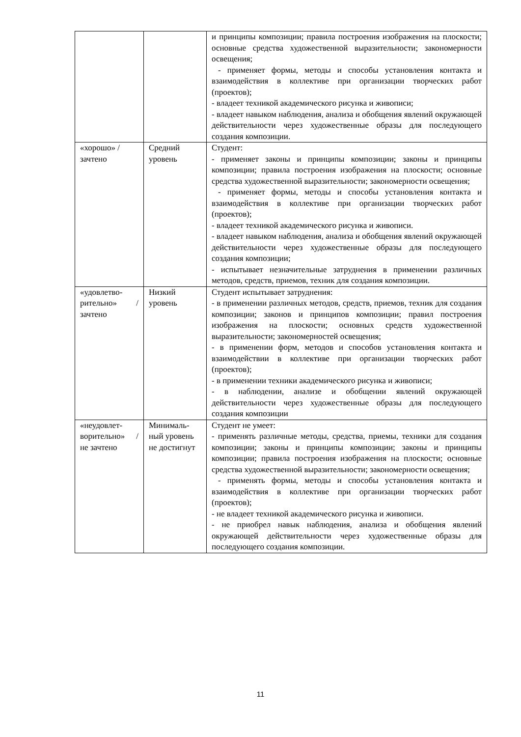| | | и принципы композиции; правила построения изображения на плоскости; основные средства художественной выразительности; закономерности освещения; - применяет формы, методы и способы установления контакта и взаимодействия в коллективе при организации творческих работ (проектов); - владеет техникой академического рисунка и живописи; - владеет навыком наблюдения, анализа и обобщения явлений окружающей действительности через художественные образы для последующего создания композиции. |
| «хорошо» / зачтено | Средний уровень | Студент: - применяет законы и принципы композиции; законы и принципы композиции; правила построения изображения на плоскости; основные средства художественной выразительности; закономерности освещения; - применяет формы, методы и способы установления контакта и взаимодействия в коллективе при организации творческих работ (проектов); - владеет техникой академического рисунка и живописи. - владеет навыком наблюдения, анализа и обобщения явлений окружающей действительности через художественные образы для последующего создания композиции; - испытывает незначительные затруднения в применении различных методов, средств, приемов, техник для создания композиции. |
| «удовлетво-рительно» / зачтено | Низкий уровень | Студент испытывает затруднения: - в применении различных методов, средств, приемов, техник для создания композиции; законов и принципов композиции; правил построения изображения на плоскости; основных средств художественной выразительности; закономерностей освещения; - в применении форм, методов и способов установления контакта и взаимодействии в коллективе при организации творческих работ (проектов); - в применении техники академического рисунка и живописи; - в наблюдении, анализе и обобщении явлений окружающей действительности через художественные образы для последующего создания композиции |
| «неудовлет-ворительно» / не зачтено | Минималь-ный уровень не достигнут | Студент не умеет: - применять различные методы, средства, приемы, техники для создания композиции; законы и принципы композиции; законы и принципы композиции; правила построения изображения на плоскости; основные средства художественной выразительности; закономерности освещения; - применять формы, методы и способы установления контакта и взаимодействия в коллективе при организации творческих работ (проектов); - не владеет техникой академического рисунка и живописи. - не приобрел навык наблюдения, анализа и обобщения явлений окружающей действительности через художественные образы для последующего создания композиции. |
11